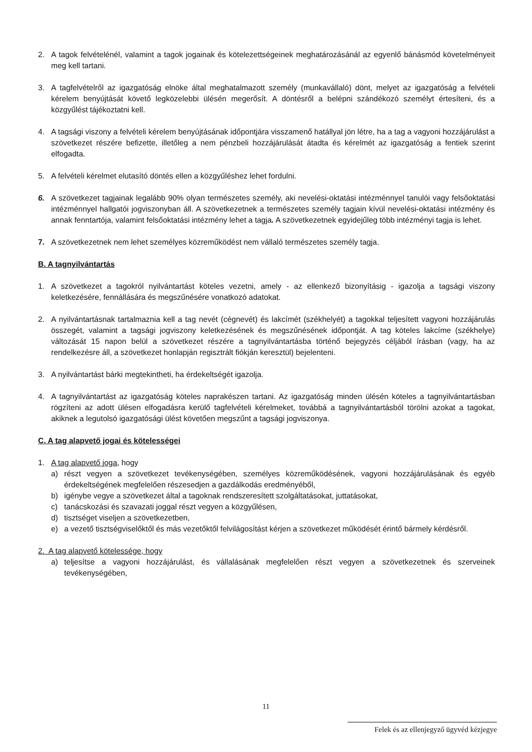2. A tagok felvételénél, valamint a tagok jogainak és kötelezettségeinek meghatározásánál az egyenlő bánásmód követelményeit meg kell tartani.
3. A tagfelvételről az igazgatóság elnöke által meghatalmazott személy (munkavállaló) dönt, melyet az igazgatóság a felvételi kérelem benyújtását követő legközelebbi ülésén megerősít. A döntésről a belépni szándékozó személyt értesíteni, és a közgyűlést tájékoztatni kell.
4. A tagsági viszony a felvételi kérelem benyújtásának időpontjára visszamenő hatállyal jön létre, ha a tag a vagyoni hozzájárulást a szövetkezet részére befizette, illetőleg a nem pénzbeli hozzájárulását átadta és kérelmét az igazgatóság a fentiek szerint elfogadta.
5. A felvételi kérelmet elutasító döntés ellen a közgyűléshez lehet fordulni.
6. A szövetkezet tagjainak legalább 90% olyan természetes személy, aki nevelési-oktatási intézménnyel tanulói vagy felsőoktatási intézménnyel hallgatói jogviszonyban áll. A szövetkezetnek a természetes személy tagjain kívül nevelési-oktatási intézmény és annak fenntartója, valamint felsőoktatási intézmény lehet a tagja. A szövetkezetnek egyidejűleg több intézményi tagja is lehet.
7. A szövetkezetnek nem lehet személyes közreműködést nem vállaló természetes személy tagja.
B. A tagnyilvántartás
1. A szövetkezet a tagokról nyilvántartást köteles vezetni, amely - az ellenkező bizonyításig - igazolja a tagsági viszony keletkezésére, fennállására és megszűnésére vonatkozó adatokat.
2. A nyilvántartásnak tartalmaznia kell a tag nevét (cégnevét) és lakcímét (székhelyét) a tagokkal teljesített vagyoni hozzájárulás összegét, valamint a tagsági jogviszony keletkezésének és megszűnésének időpontját. A tag köteles lakcíme (székhelye) változását 15 napon belül a szövetkezet részére a tagnyilvántartásba történő bejegyzés céljából írásban (vagy, ha az rendelkezésre áll, a szövetkezet honlapján regisztrált fiókján keresztül) bejelenteni.
3. A nyilvántartást bárki megtekintheti, ha érdekeltségét igazolja.
4. A tagnyilvántartást az igazgatóság köteles naprakészen tartani. Az igazgatóság minden ülésén köteles a tagnyilvántartásban rögzíteni az adott ülésen elfogadásra kerülő tagfelvételi kérelmeket, továbbá a tagnyilvántartásból törölni azokat a tagokat, akiknek a legutolsó igazgatósági ülést követően megszűnt a tagsági jogviszonya.
C. A tag alapvető jogai és kötelességei
1. A tag alapvető joga, hogy
a) részt vegyen a szövetkezet tevékenységében, személyes közreműködésének, vagyoni hozzájárulásának és egyéb érdekeltségének megfelelően részesedjen a gazdálkodás eredményéből,
b) igénybe vegye a szövetkezet által a tagoknak rendszeresített szolgáltatásokat, juttatásokat,
c) tanácskozási és szavazati joggal részt vegyen a közgyűlésen,
d) tisztséget viseljen a szövetkezetben,
e) a vezető tisztségviselőktől és más vezetőktől felvilágosítást kérjen a szövetkezet működését érintő bármely kérdésről.
2. A tag alapvető kötelessége, hogy
a) teljesítse a vagyoni hozzájárulást, és vállalásának megfelelően részt vegyen a szövetkezetnek és szerveinek tevékenységében,
11
Felek és az ellenjegyző ügyvéd kézjegye